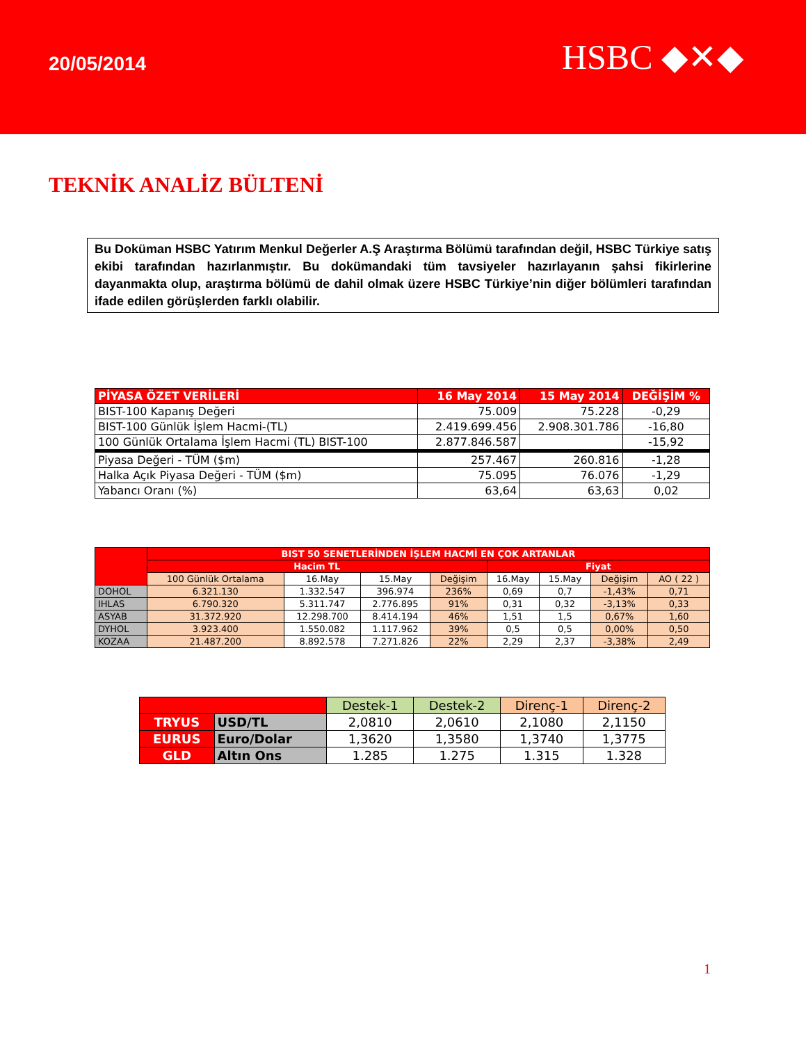20/05/2014
HSBC ◆✕◆
TEKNİK ANALİZ BÜLTENİ
Bu Doküman HSBC Yatırım Menkul Değerler A.Ş Araştırma Bölümü tarafından değil, HSBC Türkiye satış ekibi tarafından hazırlanmıştır. Bu dokümandaki tüm tavsiyeler hazırlayanın şahsi fikirlerine dayanmakta olup, araştırma bölümü de dahil olmak üzere HSBC Türkiye’nin diğer bölümleri tarafından ifade edilen görüşlerden farklı olabilir.
| PİYASA ÖZET VERİLERİ | 16 May 2014 | 15 May 2014 | DEĞİŞİM % |
| --- | --- | --- | --- |
| BIST-100 Kapanış Değeri | 75.009 | 75.228 | -0,29 |
| BIST-100 Günlük İşlem Hacmi-(TL) | 2.419.699.456 | 2.908.301.786 | -16,80 |
| 100 Günlük Ortalama İşlem Hacmi (TL) BIST-100 | 2.877.846.587 | | -15,92 |
| Piyasa Değeri - TÜM ($m) | 257.467 | 260.816 | -1,28 |
| Halka Açık Piyasa Değeri - TÜM ($m) | 75.095 | 76.076 | -1,29 |
| Yabancı Oranı (%) | 63,64 | 63,63 | 0,02 |
| | BIST 50 SENETLERİNDEN İŞLEM HACMİ EN ÇOK ARTANLAR | | | | | | | |
| --- | --- | --- | --- | --- | --- | --- | --- | --- |
| | Hacim TL | | | | Fiyat | | | |
| | 100 Günlük Ortalama | 16.May | 15.May | Değişim | 16.May | 15.May | Değişim | AO ( 22 ) |
| DOHOL | 6.321.130 | 1.332.547 | 396.974 | 236% | 0,69 | 0,7 | -1,43% | 0,71 |
| IHLAS | 6.790.320 | 5.311.747 | 2.776.895 | 91% | 0,31 | 0,32 | -3,13% | 0,33 |
| ASYAB | 31.372.920 | 12.298.700 | 8.414.194 | 46% | 1,51 | 1,5 | 0,67% | 1,60 |
| DYHOL | 3.923.400 | 1.550.082 | 1.117.962 | 39% | 0,5 | 0,5 | 0,00% | 0,50 |
| KOZAA | 21.487.200 | 8.892.578 | 7.271.826 | 22% | 2,29 | 2,37 | -3,38% | 2,49 |
| | | Destek-1 | Destek-2 | Direnç-1 | Direnç-2 |
| TRYUS | USD/TL | 2,0810 | 2,0610 | 2,1080 | 2,1150 |
| EURUS | Euro/Dolar | 1,3620 | 1,3580 | 1,3740 | 1,3775 |
| GLD | Altın Ons | 1.285 | 1.275 | 1.315 | 1.328 |
1